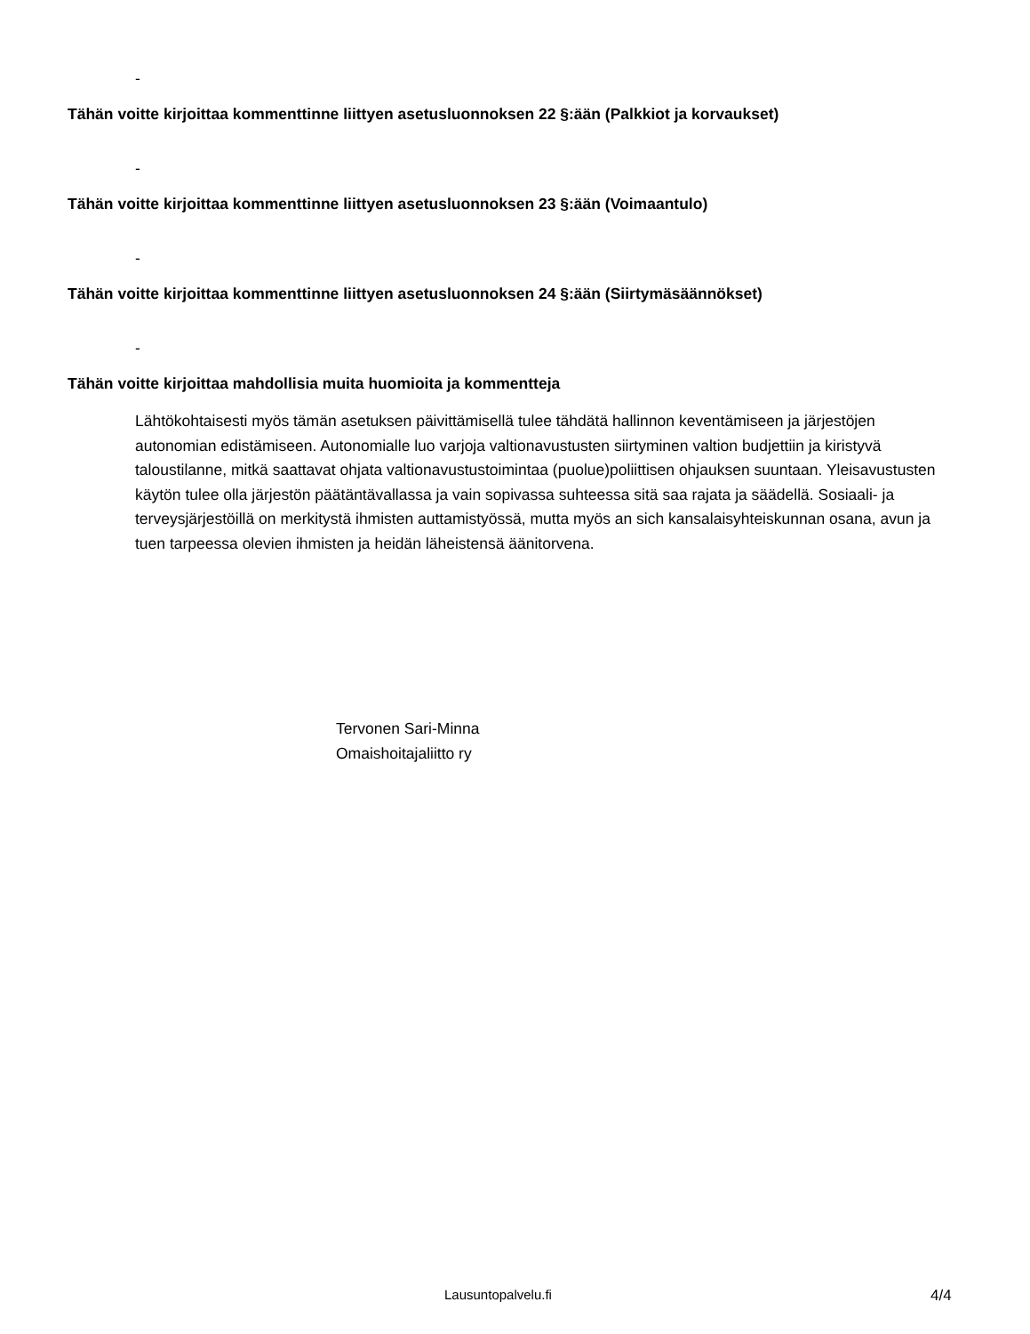-
Tähän voitte kirjoittaa kommenttinne liittyen asetusluonnoksen 22 §:ään (Palkkiot ja korvaukset)
-
Tähän voitte kirjoittaa kommenttinne liittyen asetusluonnoksen 23 §:ään (Voimaantulo)
-
Tähän voitte kirjoittaa kommenttinne liittyen asetusluonnoksen 24 §:ään (Siirtymäsäännökset)
-
Tähän voitte kirjoittaa mahdollisia muita huomioita ja kommentteja
Lähtökohtaisesti myös tämän asetuksen päivittämisellä tulee tähdätä hallinnon keventämiseen ja järjestöjen autonomian edistämiseen. Autonomialle luo varjoja valtionavustusten siirtyminen valtion budjettiin ja kiristyvä taloustilanne, mitkä saattavat ohjata valtionavustustoimintaa (puolue)poliittisen ohjauksen suuntaan. Yleisavustusten käytön tulee olla järjestön päätäntävallassa ja vain sopivassa suhteessa sitä saa rajata ja säädellä. Sosiaali- ja terveysjärjestöillä on merkitystä ihmisten auttamistyössä, mutta myös an sich kansalaisyhteiskunnan osana, avun ja tuen tarpeessa olevien ihmisten ja heidän läheistensä äänitorvena.
Tervonen Sari-Minna
Omaishoitajaliitto ry
Lausuntopalvelu.fi 4/4